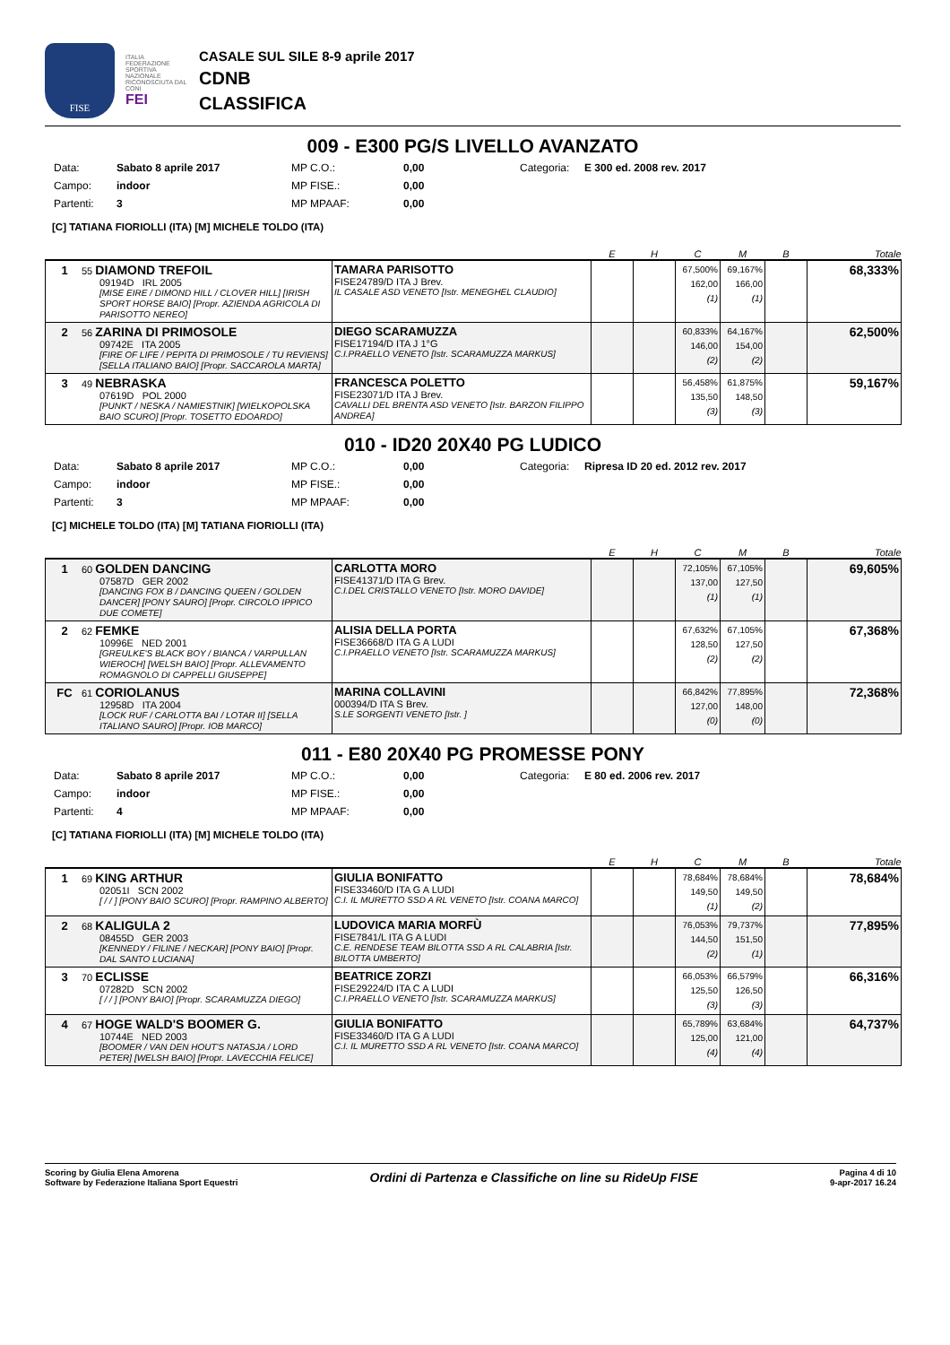FISE
ITALIA FEDERAZIONE SPORTIVA NAZIONALE RICONOSCIUTA DAL CONI
FEI
CASALE SUL SILE 8-9 aprile 2017
CDNB
CLASSIFICA
009 - E300 PG/S LIVELLO AVANZATO
Data: Sabato 8 aprile 2017 MP C.O.: 0,00 Categoria: E 300 ed. 2008 rev. 2017 Campo: indoor MP FISE.: 0,00 Partenti: 3 MP MPAAF: 0,00
[C] TATIANA FIORIOLLI (ITA) [M] MICHELE TOLDO (ITA)
| | | E | H | C | M | B | Totale |
| --- | --- | --- | --- | --- | --- | --- | --- |
| 1 55 DIAMOND TREFOIL 09194D IRL 2005 [MISE EIRE / DIMOND HILL / CLOVER HILL] [IRISH SPORT HORSE BAIO] [Propr. AZIENDA AGRICOLA DI PARISOTTO NEREO] | TAMARA PARISOTTO FISE24789/D ITA J Brev. IL CASALE ASD VENETO [Istr. MENEGHEL CLAUDIO] | | | 67,500% 162,00 (1) | 69,167% 166,00 (1) | | 68,333% |
| 2 56 ZARINA DI PRIMOSOLE 09742E ITA 2005 [FIRE OF LIFE / PEPITA DI PRIMOSOLE / TU REVIENS] [SELLA ITALIANO BAIO] [Propr. SACCAROLA MARTA] | DIEGO SCARAMUZZA FISE17194/D ITA J 1°G C.I.PRAELLO VENETO [Istr. SCARAMUZZA MARKUS] | | | 60,833% 146,00 (2) | 64,167% 154,00 (2) | | 62,500% |
| 3 49 NEBRASKA 07619D POL 2000 [PUNKT / NESKA / NAMIESTNIK] [WIELKOPOLSKA BAIO SCURO] [Propr. TOSETTO EDOARDO] | FRANCESCA POLETTO FISE23071/D ITA J Brev. CAVALLI DEL BRENTA ASD VENETO [Istr. BARZON FILIPPO ANDREA] | | | 56,458% 135,50 (3) | 61,875% 148,50 (3) | | 59,167% |
010 - ID20 20X40 PG LUDICO
Data: Sabato 8 aprile 2017 MP C.O.: 0,00 Categoria: Ripresa ID 20 ed. 2012 rev. 2017 Campo: indoor MP FISE.: 0,00 Partenti: 3 MP MPAAF: 0,00
[C] MICHELE TOLDO (ITA) [M] TATIANA FIORIOLLI (ITA)
| | | E | H | C | M | B | Totale |
| --- | --- | --- | --- | --- | --- | --- | --- |
| 1 60 GOLDEN DANCING 07587D GER 2002 [DANCING FOX B / DANCING QUEEN / GOLDEN DANCER] [PONY SAURO] [Propr. CIRCOLO IPPICO DUE COMETE] | CARLOTTA MORO FISE41371/D ITA G Brev. C.I.DEL CRISTALLO VENETO [Istr. MORO DAVIDE] | | | 72,105% 137,00 (1) | 67,105% 127,50 (1) | | 69,605% |
| 2 62 FEMKE 10996E NED 2001 [GREULKE'S BLACK BOY / BIANCA / VARPULLAN WIEROCH] [WELSH BAIO] [Propr. ALLEVAMENTO ROMAGNOLO DI CAPPELLI GIUSEPPE] | ALISIA DELLA PORTA FISE36668/D ITA G A LUDI C.I.PRAELLO VENETO [Istr. SCARAMUZZA MARKUS] | | | 67,632% 128,50 (2) | 67,105% 127,50 (2) | | 67,368% |
| FC 61 CORIOLANUS 12958D ITA 2004 [LOCK RUF / CARLOTTA BAI / LOTAR II] [SELLA ITALIANO SAURO] [Propr. IOB MARCO] | MARINA COLLAVINI 000394/D ITA S Brev. S.LE SORGENTI VENETO [Istr. ] | | | 66,842% 127,00 (0) | 77,895% 148,00 (0) | | 72,368% |
011 - E80 20X40 PG PROMESSE PONY
Data: Sabato 8 aprile 2017 MP C.O.: 0,00 Categoria: E 80 ed. 2006 rev. 2017 Campo: indoor MP FISE.: 0,00 Partenti: 4 MP MPAAF: 0,00
[C] TATIANA FIORIOLLI (ITA) [M] MICHELE TOLDO (ITA)
| | | E | H | C | M | B | Totale |
| --- | --- | --- | --- | --- | --- | --- | --- |
| 1 69 KING ARTHUR 02051I SCN 2002 [ / / ] [PONY BAIO SCURO] [Propr. RAMPINO ALBERTO] | GIULIA BONIFATTO FISE33460/D ITA G A LUDI C.I. IL MURETTO SSD A RL VENETO [Istr. COANA MARCO] | | | 78,684% 149,50 (1) | 78,684% 149,50 (2) | | 78,684% |
| 2 68 KALIGULA 2 08455D GER 2003 [KENNEDY / FILINE / NECKAR] [PONY BAIO] [Propr. DAL SANTO LUCIANA] | LUDOVICA MARIA MORFÙ FISE7841/L ITA G A LUDI C.E. RENDESE TEAM BILOTTA SSD A RL CALABRIA [Istr. BILOTTA UMBERTO] | | | 76,053% 144,50 (2) | 79,737% 151,50 (1) | | 77,895% |
| 3 70 ECLISSE 07282D SCN 2002 [ / / ] [PONY BAIO] [Propr. SCARAMUZZA DIEGO] | BEATRICE ZORZI FISE29224/D ITA C A LUDI C.I.PRAELLO VENETO [Istr. SCARAMUZZA MARKUS] | | | 66,053% 125,50 (3) | 66,579% 126,50 (3) | | 66,316% |
| 4 67 HOGE WALD'S BOOMER G. 10744E NED 2003 [BOOMER / VAN DEN HOUT'S NATASJA / LORD PETER] [WELSH BAIO] [Propr. LAVECCHIA FELICE] | GIULIA BONIFATTO FISE33460/D ITA G A LUDI C.I. IL MURETTO SSD A RL VENETO [Istr. COANA MARCO] | | | 65,789% 125,00 (4) | 63,684% 121,00 (4) | | 64,737% |
Scoring by Giulia Elena Amorena
Software by Federazione Italiana Sport Equestri
Ordini di Partenza e Classifiche on line su RideUp FISE
Pagina 4 di 10
9-apr-2017 16.24